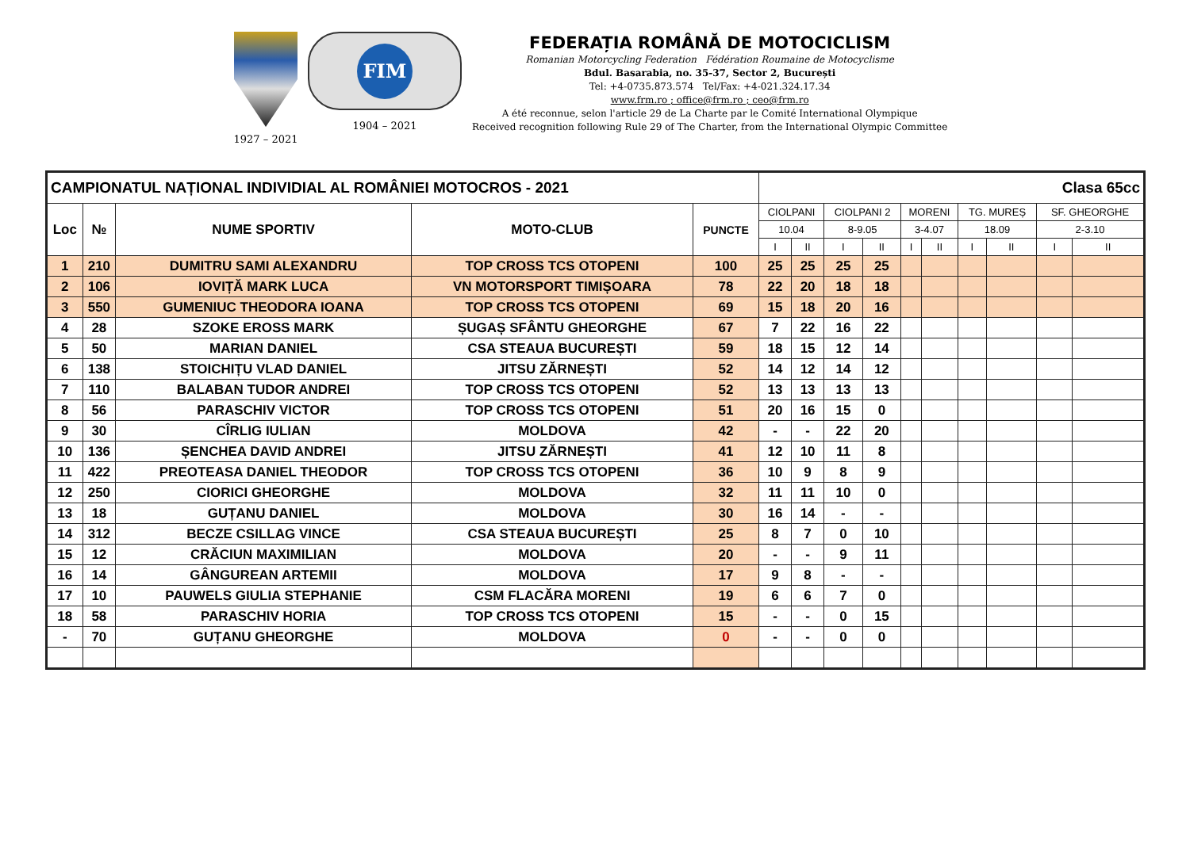1927 – 2021
FIM
1904 – 2021
FEDERAȚIA ROMÂNĂ DE MOTOCICLISM
Romanian Motorcycling Federation Fédération Roumaine de Motocyclisme
Bdul. Basarabia, no. 35-37, Sector 2, București
Tel: +4-0735.873.574 Tel/Fax: +4-021.324.17.34
www.frm.ro ; office@frm.ro ; ceo@frm.ro
A été reconnue, selon l'article 29 de La Charte par le Comité International Olympique
Received recognition following Rule 29 of The Charter, from the International Olympic Committee
| CAMPIONATUL NAȚIONAL INDIVIDIAL AL ROMÂNIEI MOTOCROS - 2021 | | | | | Clasa 65cc | | | | | | | | | |
| Loc | № | NUME SPORTIV | MOTO-CLUB | PUNCTE | CIOLPANI | | CIOLPANI 2 | | MORENI | | TG. MUREȘ | | SF. GHEORGHE | |
| | | | | | 10.04 | | 8-9.05 | | 3-4.07 | | 18.09 | | 2-3.10 | |
| | | | | | I | II | I | II | I | II | I | II | I | II |
| 1 | 210 | DUMITRU SAMI ALEXANDRU | TOP CROSS TCS OTOPENI | 100 | 25 | 25 | 25 | 25 | | | | | | |
| 2 | 106 | IOVIȚĂ MARK LUCA | VN MOTORSPORT TIMIȘOARA | 78 | 22 | 20 | 18 | 18 | | | | | | |
| 3 | 550 | GUMENIUC THEODORA IOANA | TOP CROSS TCS OTOPENI | 69 | 15 | 18 | 20 | 16 | | | | | | |
| 4 | 28 | SZOKE EROSS MARK | ȘUGAȘ SFÂNTU GHEORGHE | 67 | 7 | 22 | 16 | 22 | | | | | | |
| 5 | 50 | MARIAN DANIEL | CSA STEAUA BUCUREȘTI | 59 | 18 | 15 | 12 | 14 | | | | | | |
| 6 | 138 | STOICHIȚU VLAD DANIEL | JITSU ZĂRNEȘTI | 52 | 14 | 12 | 14 | 12 | | | | | | |
| 7 | 110 | BALABAN TUDOR ANDREI | TOP CROSS TCS OTOPENI | 52 | 13 | 13 | 13 | 13 | | | | | | |
| 8 | 56 | PARASCHIV VICTOR | TOP CROSS TCS OTOPENI | 51 | 20 | 16 | 15 | 0 | | | | | | |
| 9 | 30 | CÎRLIG IULIAN | MOLDOVA | 42 | - | - | 22 | 20 | | | | | | |
| 10 | 136 | ȘENCHEA DAVID ANDREI | JITSU ZĂRNEȘTI | 41 | 12 | 10 | 11 | 8 | | | | | | |
| 11 | 422 | PREOTEASA DANIEL THEODOR | TOP CROSS TCS OTOPENI | 36 | 10 | 9 | 8 | 9 | | | | | | |
| 12 | 250 | CIORICI GHEORGHE | MOLDOVA | 32 | 11 | 11 | 10 | 0 | | | | | | |
| 13 | 18 | GUȚANU DANIEL | MOLDOVA | 30 | 16 | 14 | - | - | | | | | | |
| 14 | 312 | BECZE CSILLAG VINCE | CSA STEAUA BUCUREȘTI | 25 | 8 | 7 | 0 | 10 | | | | | | |
| 15 | 12 | CRĂCIUN MAXIMILIAN | MOLDOVA | 20 | - | - | 9 | 11 | | | | | | |
| 16 | 14 | GÂNGUREAN ARTEMII | MOLDOVA | 17 | 9 | 8 | - | - | | | | | | |
| 17 | 10 | PAUWELS GIULIA STEPHANIE | CSM FLACĂRA MORENI | 19 | 6 | 6 | 7 | 0 | | | | | | |
| 18 | 58 | PARASCHIV HORIA | TOP CROSS TCS OTOPENI | 15 | - | - | 0 | 15 | | | | | | |
| - | 70 | GUȚANU GHEORGHE | MOLDOVA | 0 | - | - | 0 | 0 | | | | | | |